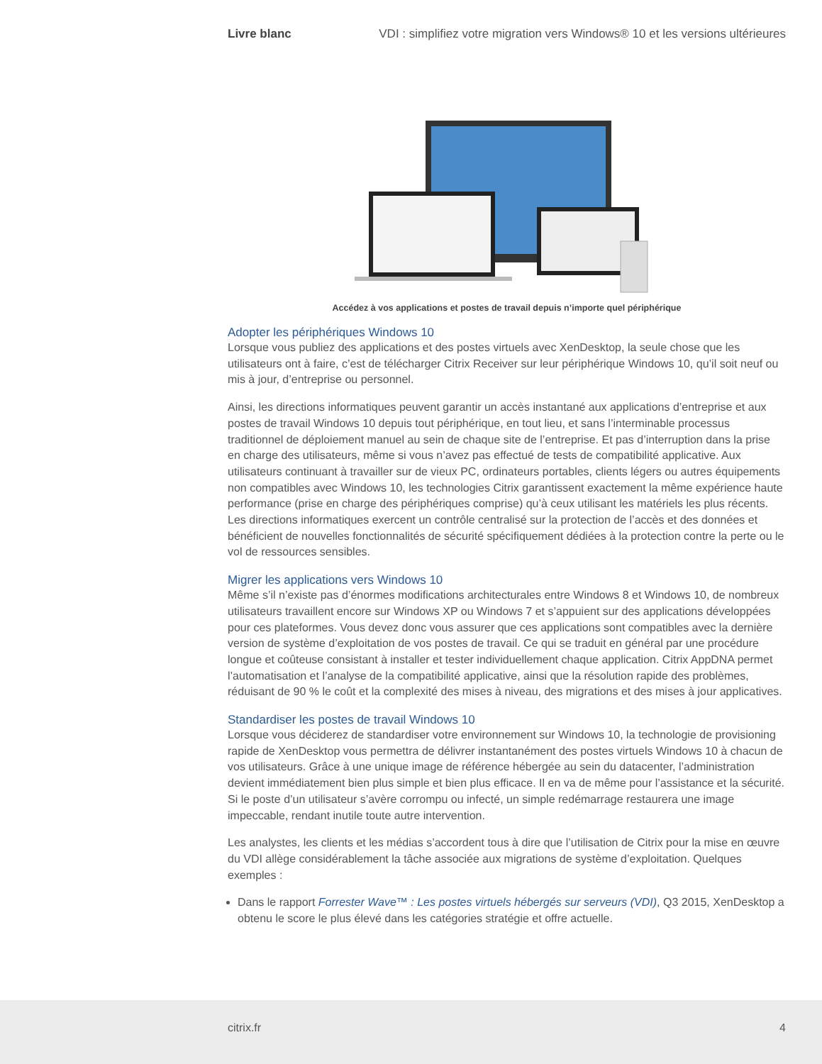Livre blanc VDI : simplifiez votre migration vers Windows® 10 et les versions ultérieures
Accédez à vos applications et postes de travail depuis n’importe quel périphérique
Adopter les périphériques Windows 10
Lorsque vous publiez des applications et des postes virtuels avec XenDesktop, la seule chose que les utilisateurs ont à faire, c’est de télécharger Citrix Receiver sur leur périphérique Windows 10, qu’il soit neuf ou mis à jour, d’entreprise ou personnel.
Ainsi, les directions informatiques peuvent garantir un accès instantané aux applications d’entreprise et aux postes de travail Windows 10 depuis tout périphérique, en tout lieu, et sans l’interminable processus traditionnel de déploiement manuel au sein de chaque site de l’entreprise. Et pas d’interruption dans la prise en charge des utilisateurs, même si vous n’avez pas effectué de tests de compatibilité applicative. Aux utilisateurs continuant à travailler sur de vieux PC, ordinateurs portables, clients légers ou autres équipements non compatibles avec Windows 10, les technologies Citrix garantissent exactement la même expérience haute performance (prise en charge des périphériques comprise) qu’à ceux utilisant les matériels les plus récents. Les directions informatiques exercent un contrôle centralisé sur la protection de l’accès et des données et bénéficient de nouvelles fonctionnalités de sécurité spécifiquement dédiées à la protection contre la perte ou le vol de ressources sensibles.
Migrer les applications vers Windows 10
Même s’il n’existe pas d’énormes modifications architecturales entre Windows 8 et Windows 10, de nombreux utilisateurs travaillent encore sur Windows XP ou Windows 7 et s’appuient sur des applications développées pour ces plateformes. Vous devez donc vous assurer que ces applications sont compatibles avec la dernière version de système d’exploitation de vos postes de travail. Ce qui se traduit en général par une procédure longue et coûteuse consistant à installer et tester individuellement chaque application. Citrix AppDNA permet l’automatisation et l’analyse de la compatibilité applicative, ainsi que la résolution rapide des problèmes, réduisant de 90 % le coût et la complexité des mises à niveau, des migrations et des mises à jour applicatives.
Standardiser les postes de travail Windows 10
Lorsque vous déciderez de standardiser votre environnement sur Windows 10, la technologie de provisioning rapide de XenDesktop vous permettra de délivrer instantanément des postes virtuels Windows 10 à chacun de vos utilisateurs. Grâce à une unique image de référence hébergée au sein du datacenter, l’administration devient immédiatement bien plus simple et bien plus efficace. Il en va de même pour l’assistance et la sécurité. Si le poste d’un utilisateur s’avère corrompu ou infecté, un simple redémarrage restaurera une image impeccable, rendant inutile toute autre intervention.
Les analystes, les clients et les médias s’accordent tous à dire que l’utilisation de Citrix pour la mise en œuvre du VDI allège considérablement la tâche associée aux migrations de système d’exploitation. Quelques exemples :
Dans le rapport Forrester Wave™ : Les postes virtuels hébergés sur serveurs (VDI), Q3 2015, XenDesktop a obtenu le score le plus élevé dans les catégories stratégie et offre actuelle.
citrix.fr 4